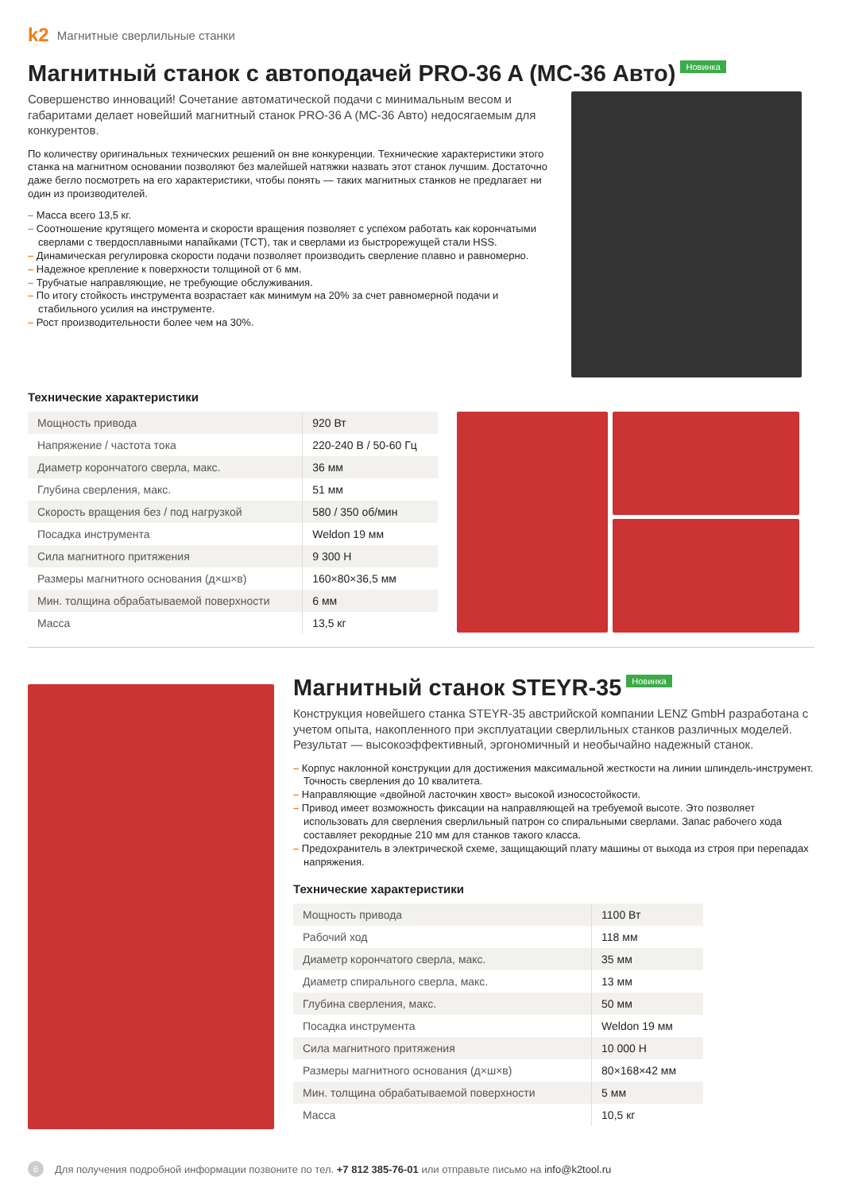k2 Магнитные сверлильные станки
Магнитный станок с автоподачей PRO-36 A (MC-36 Авто) Новинка
Совершенство инноваций! Сочетание автоматической подачи с минимальным весом и габаритами делает новейший магнитный станок PRO-36 A (MC-36 Авто) недосягаемым для конкурентов.
По количеству оригинальных технических решений он вне конкуренции. Технические характеристики этого станка на магнитном основании позволяют без малейшей натяжки назвать этот станок лучшим. Достаточно даже бегло посмотреть на его характеристики, чтобы понять — таких магнитных станков не предлагает ни один из производителей.
– Масса всего 13,5 кг.
– Соотношение крутящего момента и скорости вращения позволяет с успехом работать как корончатыми сверлами с твердосплавными напайками (TCT), так и сверлами из быстрорежущей стали HSS.
– Динамическая регулировка скорости подачи позволяет производить сверление плавно и равномерно.
– Надежное крепление к поверхности толщиной от 6 мм.
– Трубчатые направляющие, не требующие обслуживания.
– По итогу стойкость инструмента возрастает как минимум на 20% за счет равномерной подачи и стабильного усилия на инструменте.
– Рост производительности более чем на 30%.
Технические характеристики
| Мощность привода | 920 Вт |
| Напряжение / частота тока | 220-240 В / 50-60 Гц |
| Диаметр корончатого сверла, макс. | 36 мм |
| Глубина сверления, макс. | 51 мм |
| Скорость вращения без / под нагрузкой | 580 / 350 об/мин |
| Посадка инструмента | Weldon 19 мм |
| Сила магнитного притяжения | 9 300 Н |
| Размеры магнитного основания (д×ш×в) | 160×80×36,5 мм |
| Мин. толщина обрабатываемой поверхности | 6 мм |
| Масса | 13,5 кг |
Магнитный станок STEYR-35 Новинка
Конструкция новейшего станка STEYR-35 австрийской компании LENZ GmbH разработана с учетом опыта, накопленного при эксплуатации сверлильных станков различных моделей. Результат — высокоэффективный, эргономичный и необычайно надежный станок.
– Корпус наклонной конструкции для достижения максимальной жесткости на линии шпиндель-инструмент. Точность сверления до 10 квалитета.
– Направляющие «двойной ласточкин хвост» высокой износостойкости.
– Привод имеет возможность фиксации на направляющей на требуемой высоте. Это позволяет использовать для сверления сверлильный патрон со спиральными сверлами. Запас рабочего хода составляет рекордные 210 мм для станков такого класса.
– Предохранитель в электрической схеме, защищающий плату машины от выхода из строя при перепадах напряжения.
Технические характеристики
| Мощность привода | 1100 Вт |
| Рабочий ход | 118 мм |
| Диаметр корончатого сверла, макс. | 35 мм |
| Диаметр спирального сверла, макс. | 13 мм |
| Глубина сверления, макс. | 50 мм |
| Посадка инструмента | Weldon 19 мм |
| Сила магнитного притяжения | 10 000 Н |
| Размеры магнитного основания (д×ш×в) | 80×168×42 мм |
| Мин. толщина обрабатываемой поверхности | 5 мм |
| Масса | 10,5 кг |
6 Для получения подробной информации позвоните по тел. +7 812 385-76-01 или отправьте письмо на info@k2tool.ru